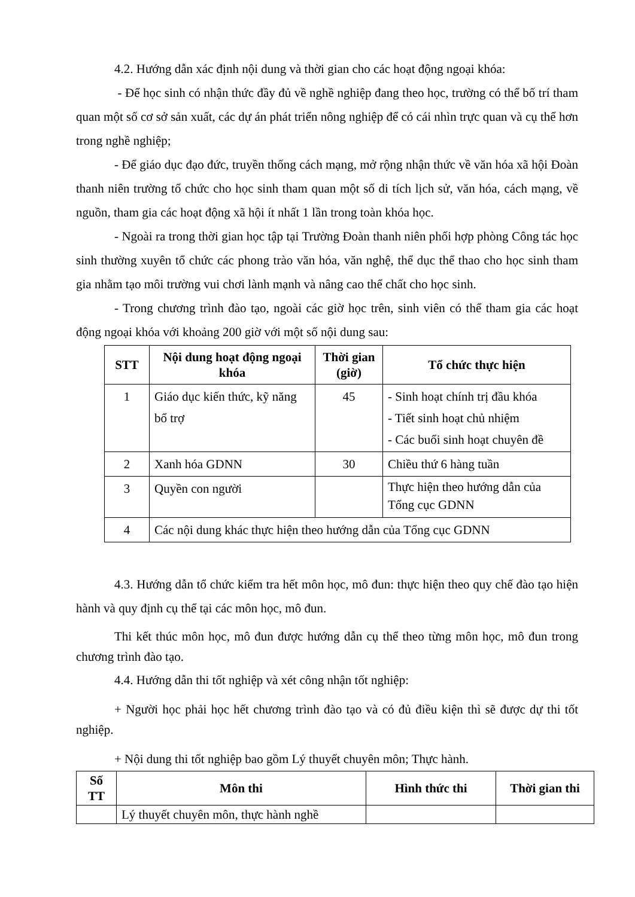4.2. Hướng dẫn xác định nội dung và thời gian cho các hoạt động ngoại khóa:
- Để học sinh có nhận thức đầy đủ về nghề nghiệp đang theo học, trường có thể bố trí tham quan một số cơ sở sản xuất, các dự án phát triển nông nghiệp để có cái nhìn trực quan và cụ thể hơn trong nghề nghiệp;
- Để giáo dục đạo đức, truyền thống cách mạng, mở rộng nhận thức về văn hóa xã hội Đoàn thanh niên trường tổ chức cho học sinh tham quan một số di tích lịch sử, văn hóa, cách mạng, về nguồn, tham gia các hoạt động xã hội ít nhất 1 lần trong toàn khóa học.
- Ngoài ra trong thời gian học tập tại Trường Đoàn thanh niên phối hợp phòng Công tác học sinh thường xuyên tổ chức các phong trào văn hóa, văn nghệ, thể dục thể thao cho học sinh tham gia nhằm tạo môi trường vui chơi lành mạnh và nâng cao thể chất cho học sinh.
- Trong chương trình đào tạo, ngoài các giờ học trên, sinh viên có thể tham gia các hoạt động ngoại khóa với khoảng 200 giờ với một số nội dung sau:
| STT | Nội dung hoạt động ngoại khóa | Thời gian (giờ) | Tổ chức thực hiện |
| --- | --- | --- | --- |
| 1 | Giáo dục kiến thức, kỹ năng bổ trợ | 45 | - Sinh hoạt chính trị đầu khóa - Tiết sinh hoạt chủ nhiệm - Các buổi sinh hoạt chuyên đề |
| 2 | Xanh hóa GDNN | 30 | Chiều thứ 6 hàng tuần |
| 3 | Quyền con người | | Thực hiện theo hướng dẫn của Tổng cục GDNN |
| 4 | Các nội dung khác thực hiện theo hướng dẫn của Tổng cục GDNN | | |
4.3. Hướng dẫn tổ chức kiểm tra hết môn học, mô đun: thực hiện theo quy chế đào tạo hiện hành và quy định cụ thể tại các môn học, mô đun.
Thi kết thúc môn học, mô đun được hướng dẫn cụ thể theo từng môn học, mô đun trong chương trình đào tạo.
4.4. Hướng dẫn thi tốt nghiệp và xét công nhận tốt nghiệp:
+ Người học phải học hết chương trình đào tạo và có đủ điều kiện thì sẽ được dự thi tốt nghiệp.
+ Nội dung thi tốt nghiệp bao gồm Lý thuyết chuyên môn; Thực hành.
| Số TT | Môn thi | Hình thức thi | Thời gian thi |
| --- | --- | --- | --- |
| | Lý thuyết chuyên môn, thực hành nghề | | |